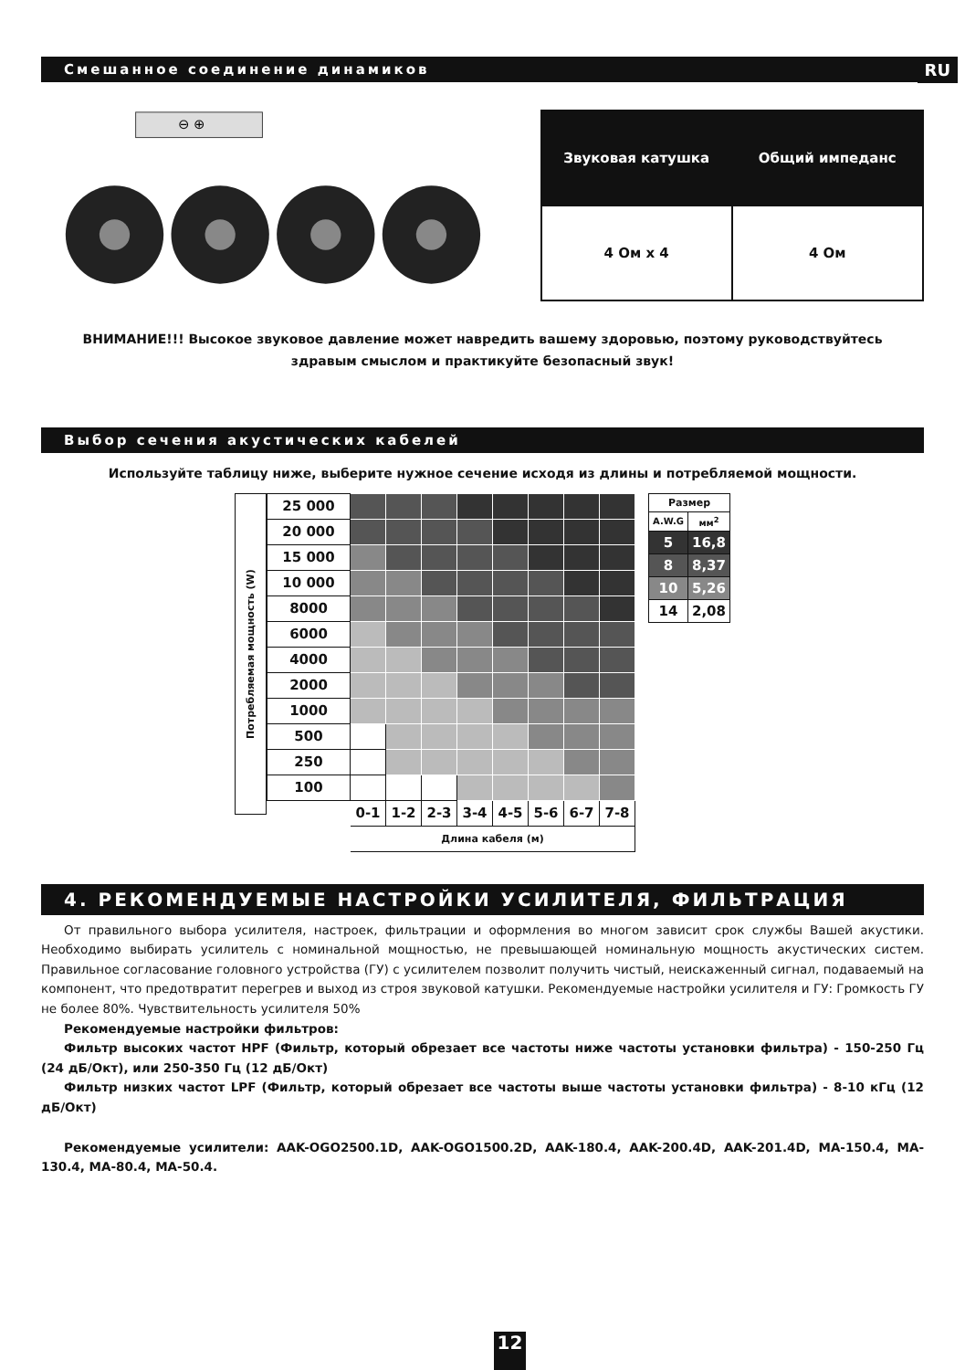Смешанное соединение динамиков
RU
⊖ ⊕
| Звуковая катушка | Общий импеданс |
| --- | --- |
| 4 Ом x 4 | 4 Ом |
ВНИМАНИЕ!!! Высокое звуковое давление может навредить вашему здоровью, поэтому руководствуйтесь
здравым смыслом и практикуйте безопасный звук!
Выбор сечения акустических кабелей
Используйте таблицу ниже, выберите нужное сечение исходя из длины и потребляемой мощности.
Потребляемая мощность (W)
| 25 000 | | | | | | | | |
| 20 000 | | | | | | | | |
| 15 000 | | | | | | | | |
| 10 000 | | | | | | | | |
| 8000 | | | | | | | | |
| 6000 | | | | | | | | |
| 4000 | | | | | | | | |
| 2000 | | | | | | | | |
| 1000 | | | | | | | | |
| 500 | | | | | | | | |
| 250 | | | | | | | | |
| 100 | | | | | | | | |
| | 0-1 | 1-2 | 2-3 | 3-4 | 4-5 | 5-6 | 6-7 | 7-8 |
| | Длина кабеля (м) | | | | | | | |
| Размер | |
| A.W.G | мм<sup>2</sup> |
| 5 | 16,8 |
| 8 | 8,37 |
| 10 | 5,26 |
| 14 | 2,08 |
4. РЕКОМЕНДУЕМЫЕ НАСТРОЙКИ УСИЛИТЕЛЯ, ФИЛЬТРАЦИЯ
От правильного выбора усилителя, настроек, фильтрации и оформления во многом зависит срок службы Вашей акустики. Необходимо выбирать усилитель с номинальной мощностью, не превышающей номинальную мощность акустических систем. Правильное согласование головного устройства (ГУ) с усилителем позволит получить чистый, неискаженный сигнал, подаваемый на компонент, что предотвратит перегрев и выход из строя звуковой катушки. Рекомендуемые настройки усилителя и ГУ: Громкость ГУ не более 80%. Чувствительность усилителя 50%
Рекомендуемые настройки фильтров:
Фильтр высоких частот HPF (Фильтр, который обрезает все частоты ниже частоты установки фильтра) - 150-250 Гц (24 дБ/Окт), или 250-350 Гц (12 дБ/Окт)
Фильтр низких частот LPF (Фильтр, который обрезает все частоты выше частоты установки фильтра) - 8-10 кГц (12 дБ/Окт)
Рекомендуемые усилители: AAK-OGO2500.1D, AAK-OGO1500.2D, AAK-180.4, AAK-200.4D, AAK-201.4D, MA-150.4, MA-130.4, MA-80.4, MA-50.4.
12